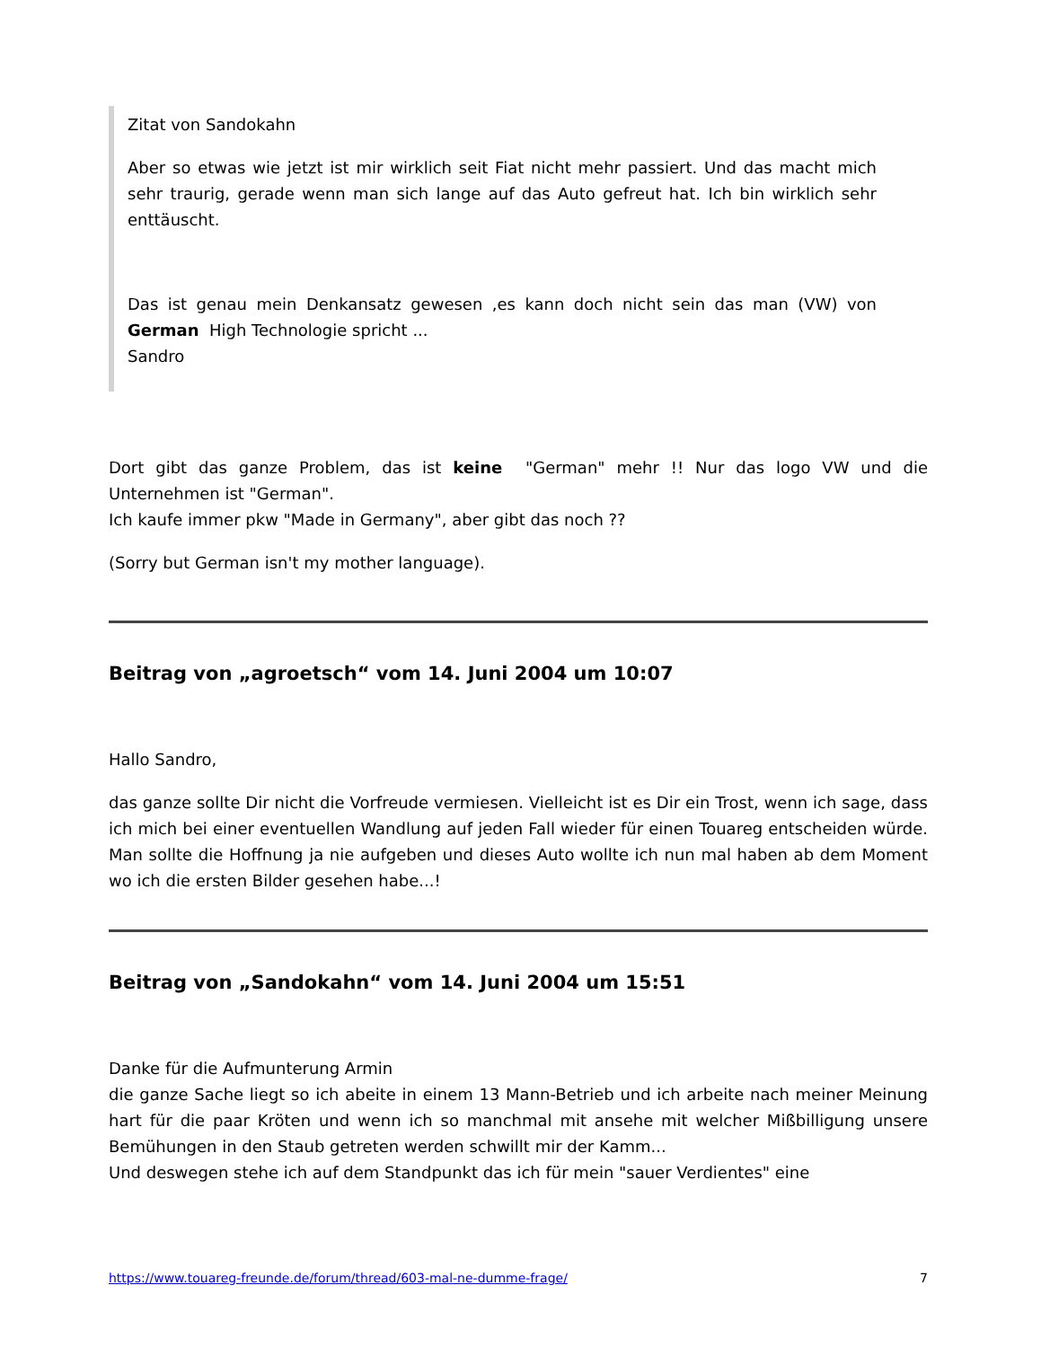Zitat von Sandokahn
Aber so etwas wie jetzt ist mir wirklich seit Fiat nicht mehr passiert. Und das macht mich sehr traurig, gerade wenn man sich lange auf das Auto gefreut hat. Ich bin wirklich sehr enttäuscht.
Das ist genau mein Denkansatz gewesen ,es kann doch nicht sein das man (VW) von German High Technologie spricht ...
Sandro
Dort gibt das ganze Problem, das ist keine "German" mehr !! Nur das logo VW und die Unternehmen ist "German".
Ich kaufe immer pkw "Made in Germany", aber gibt das noch ??
(Sorry but German isn't my mother language).
Beitrag von „agroetsch“ vom 14. Juni 2004 um 10:07
Hallo Sandro,
das ganze sollte Dir nicht die Vorfreude vermiesen. Vielleicht ist es Dir ein Trost, wenn ich sage, dass ich mich bei einer eventuellen Wandlung auf jeden Fall wieder für einen Touareg entscheiden würde. Man sollte die Hoffnung ja nie aufgeben und dieses Auto wollte ich nun mal haben ab dem Moment wo ich die ersten Bilder gesehen habe...!
Beitrag von „Sandokahn“ vom 14. Juni 2004 um 15:51
Danke für die Aufmunterung Armin
die ganze Sache liegt so ich abeite in einem 13 Mann-Betrieb und ich arbeite nach meiner Meinung hart für die paar Kröten und wenn ich so manchmal mit ansehe mit welcher Mißbilligung unsere Bemühungen in den Staub getreten werden schwillt mir der Kamm...
Und deswegen stehe ich auf dem Standpunkt das ich für mein "sauer Verdientes" eine
https://www.touareg-freunde.de/forum/thread/603-mal-ne-dumme-frage/ 7